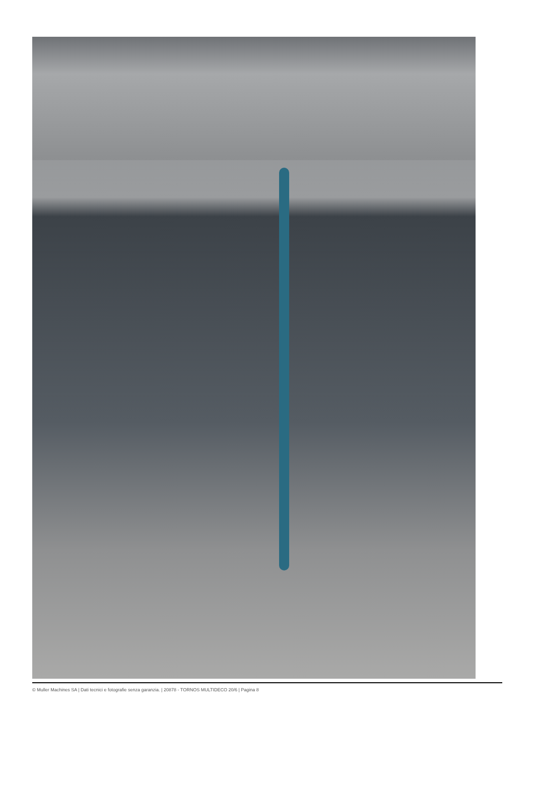© Muller Machines SA | Dati tecnici e fotografie senza garanzia. | 20878 - TORNOS MULTIDECO 20/6 | Pagina 8